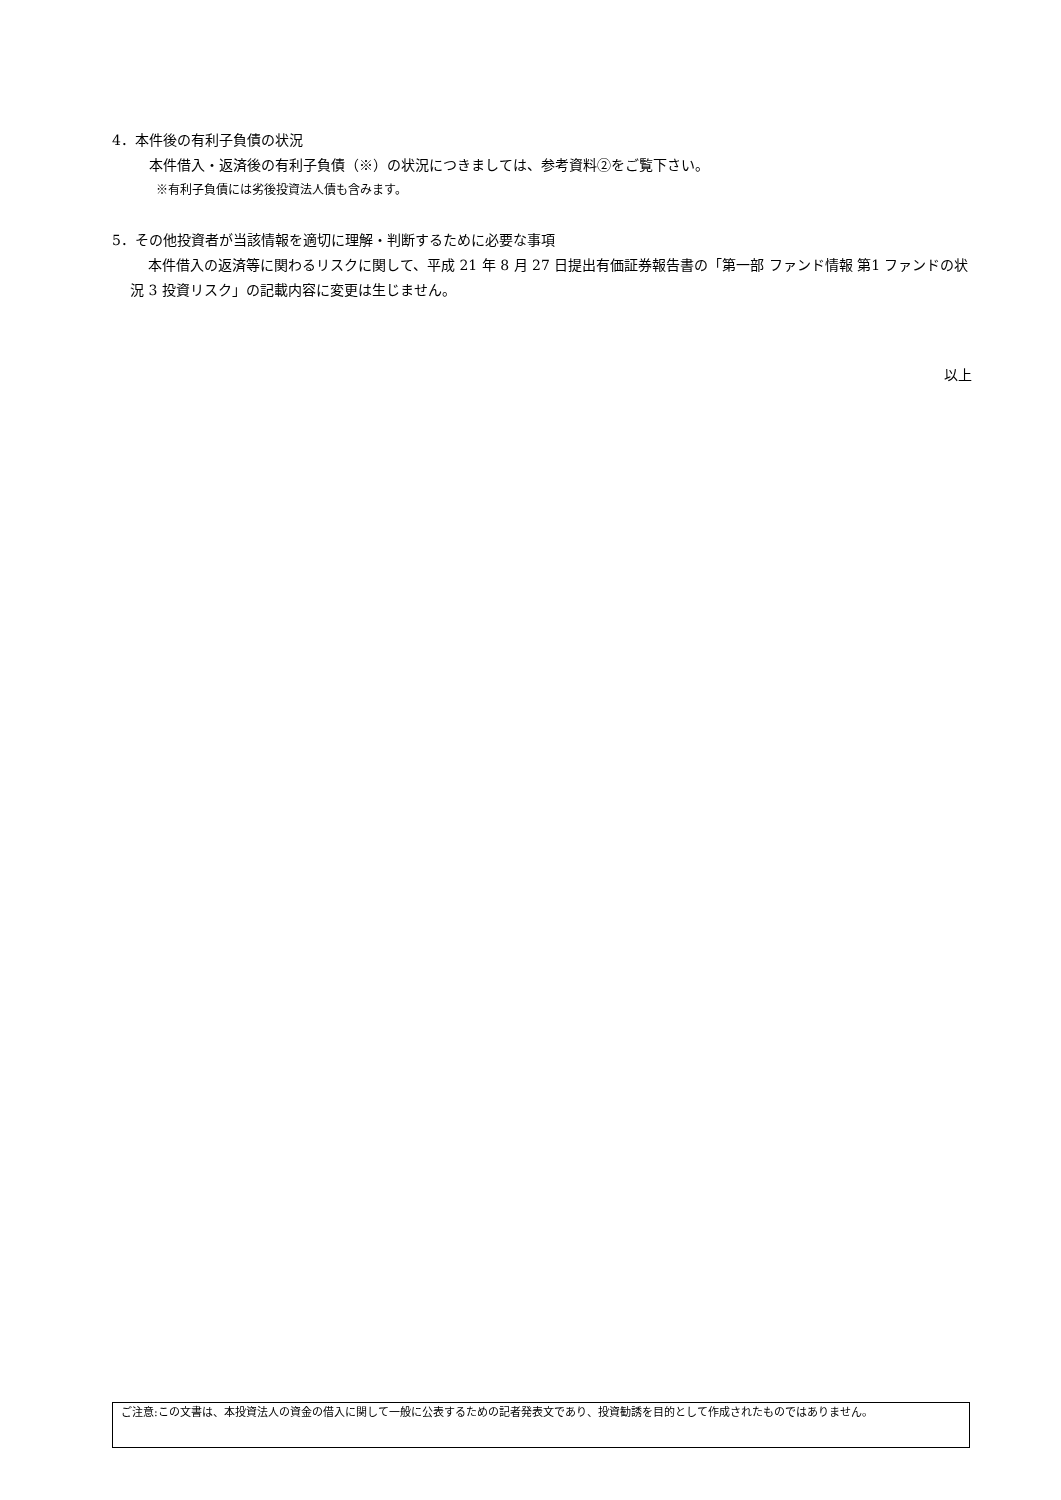4．本件後の有利子負債の状況
本件借入・返済後の有利子負債（※）の状況につきましては、参考資料②をご覧下さい。
※有利子負債には劣後投資法人債も含みます。
5．その他投資者が当該情報を適切に理解・判断するために必要な事項
本件借入の返済等に関わるリスクに関して、平成 21 年 8 月 27 日提出有価証券報告書の「第一部 ファンド情報 第1 ファンドの状況 3 投資リスク」の記載内容に変更は生じません。
以上
ご注意:この文書は、本投資法人の資金の借入に関して一般に公表するための記者発表文であり、投資勧誘を目的として作成されたものではありません。